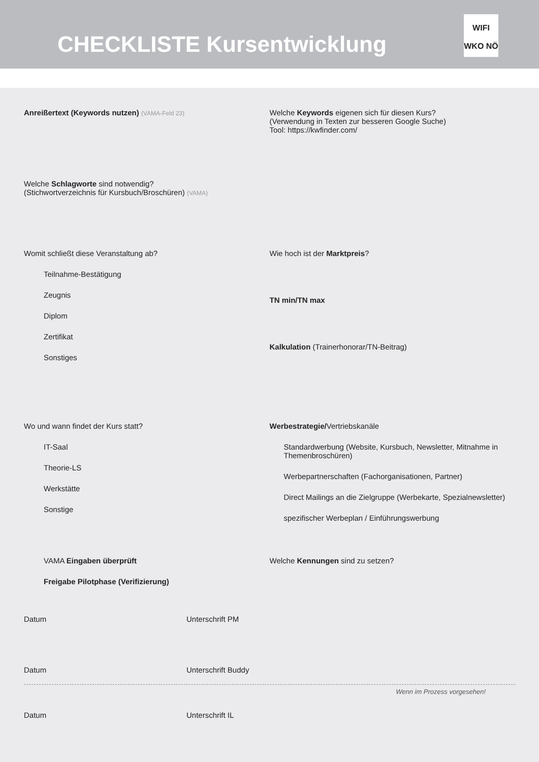CHECKLISTE Kursentwicklung
WIFI
WKO NÖ
Anreißertext (Keywords nutzen) (VAMA-Feld 23)
Welche Keywords eigenen sich für diesen Kurs?
(Verwendung in Texten zur besseren Google Suche)
Tool: https://kwfinder.com/
Welche Schlagworte sind notwendig?
(Stichwortverzeichnis für Kursbuch/Broschüren) (VAMA)
Womit schließt diese Veranstaltung ab?
Teilnahme-Bestätigung
Zeugnis
Diplom
Zertifikat
Sonstiges
Wie hoch ist der Marktpreis?
TN min/TN max
Kalkulation (Trainerhonorar/TN-Beitrag)
Wo und wann findet der Kurs statt?
IT-Saal
Theorie-LS
Werkstätte
Sonstige
Werbestrategie/Vertriebskanäle
Standardwerbung (Website, Kursbuch, Newsletter, Mitnahme in Themenbroschüren)
Werbepartnerschaften (Fachorganisationen, Partner)
Direct Mailings an die Zielgruppe (Werbekarte, Spezialnewsletter)
spezifischer Werbeplan / Einführungswerbung
VAMA Eingaben überprüft
Freigabe Pilotphase (Verifizierung)
Welche Kennungen sind zu setzen?
Datum Unterschrift PM
Datum Unterschrift Buddy
Wenn im Prozess vorgesehen!
Datum Unterschrift IL